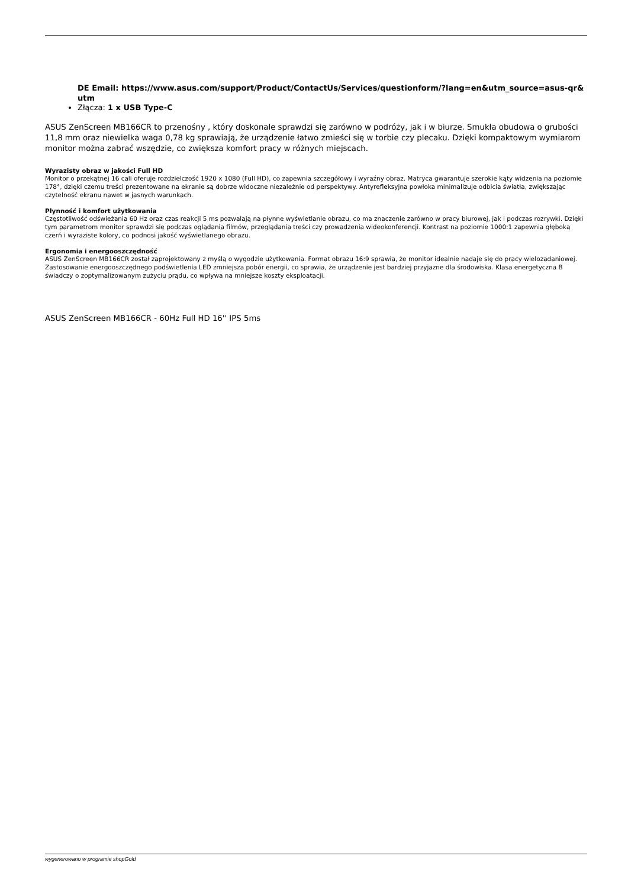DE Email: https://www.asus.com/support/Product/ContactUs/Services/questionform/?lang=en&utm_source=asus-qr&utm
Złącza: 1 x USB Type-C
ASUS ZenScreen MB166CR to przenośny , który doskonale sprawdzi się zarówno w podróży, jak i w biurze. Smukła obudowa o grubości 11,8 mm oraz niewielka waga 0,78 kg sprawiają, że urządzenie łatwo zmieści się w torbie czy plecaku. Dzięki kompaktowym wymiarom monitor można zabrać wszędzie, co zwiększa komfort pracy w różnych miejscach.
Wyrazisty obraz w jakości Full HD
Monitor o przekątnej 16 cali oferuje rozdzielczość 1920 x 1080 (Full HD), co zapewnia szczegółowy i wyraźny obraz. Matryca gwarantuje szerokie kąty widzenia na poziomie 178°, dzięki czemu treści prezentowane na ekranie są dobrze widoczne niezależnie od perspektywy. Antyrefleksyjna powłoka minimalizuje odbicia światła, zwiększając czytelność ekranu nawet w jasnych warunkach.
Płynność i komfort użytkowania
Częstotliwość odświeżania 60 Hz oraz czas reakcji 5 ms pozwalają na płynne wyświetlanie obrazu, co ma znaczenie zarówno w pracy biurowej, jak i podczas rozrywki. Dzięki tym parametrom monitor sprawdzi się podczas oglądania filmów, przeglądania treści czy prowadzenia wideokonferencji. Kontrast na poziomie 1000:1 zapewnia głęboką czerń i wyraziste kolory, co podnosi jakość wyświetlanego obrazu.
Ergonomia i energooszczędność
ASUS ZenScreen MB166CR został zaprojektowany z myślą o wygodzie użytkowania. Format obrazu 16:9 sprawia, że monitor idealnie nadaje się do pracy wielozadaniowej. Zastosowanie energooszczędnego podświetlenia LED zmniejsza pobór energii, co sprawia, że urządzenie jest bardziej przyjazne dla środowiska. Klasa energetyczna B świadczy o zoptymalizowanym zużyciu prądu, co wpływa na mniejsze koszty eksploatacji.
ASUS ZenScreen MB166CR - 60Hz Full HD 16'' IPS 5ms
wygenerowano w programie shopGold